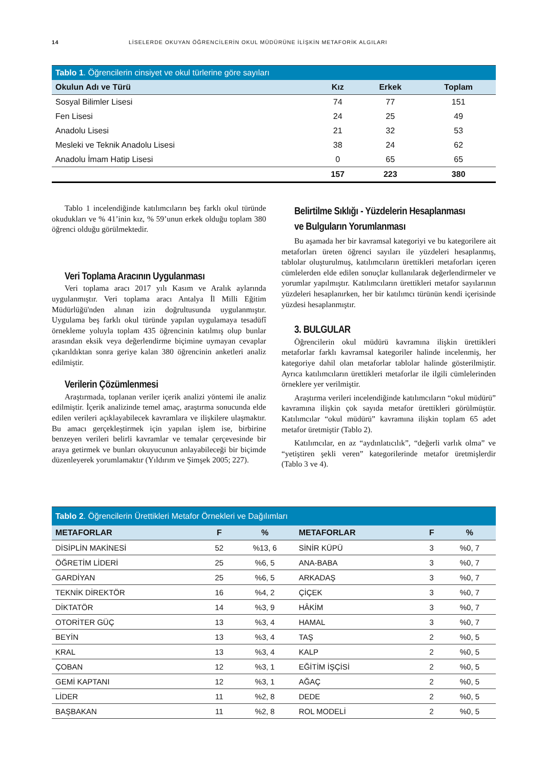14 LİSELERDE OKUYAN ÖĞRENCİLERİN OKUL MÜDÜRÜNE İLİŞKİN METAFORİK ALGILARI
| Tablo 1 . Öğrencilerin cinsiyet ve okul türlerine göre sayıları | | | |
| --- | --- | --- | --- |
| Okulun Adı ve Türü | Kız | Erkek | Toplam |
| Sosyal Bilimler Lisesi | 74 | 77 | 151 |
| Fen Lisesi | 24 | 25 | 49 |
| Anadolu Lisesi | 21 | 32 | 53 |
| Mesleki ve Teknik Anadolu Lisesi | 38 | 24 | 62 |
| Anadolu İmam Hatip Lisesi | 0 | 65 | 65 |
| | 157 | 223 | 380 |
Tablo 1 incelendiğinde katılımcıların beş farklı okul türünde okudukları ve % 41’inin kız, % 59’unun erkek olduğu toplam 380 öğrenci olduğu görülmektedir.
Veri Toplama Aracının Uygulanması
Veri toplama aracı 2017 yılı Kasım ve Aralık aylarında uygulanmıştır. Veri toplama aracı Antalya İl Milli Eğitim Müdürlüğü'nden alınan izin doğrultusunda uygulanmıştır. Uygulama beş farklı okul türünde yapılan uygulamaya tesadüfî örnekleme yoluyla toplam 435 öğrencinin katılmış olup bunlar arasından eksik veya değerlendirme biçimine uymayan cevaplar çıkarıldıktan sonra geriye kalan 380 öğrencinin anketleri analiz edilmiştir.
Verilerin Çözümlenmesi
Araştırmada, toplanan veriler içerik analizi yöntemi ile analiz edilmiştir. İçerik analizinde temel amaç, araştırma sonucunda elde edilen verileri açıklayabilecek kavramlara ve ilişkilere ulaşmaktır. Bu amacı gerçekleştirmek için yapılan işlem ise, birbirine benzeyen verileri belirli kavramlar ve temalar çerçevesinde bir araya getirmek ve bunları okuyucunun anlayabileceği bir biçimde düzenleyerek yorumlamaktır (Yıldırım ve Şimşek 2005; 227).
Belirtilme Sıklığı - Yüzdelerin Hesaplanması ve Bulguların Yorumlanması
Bu aşamada her bir kavramsal kategoriyi ve bu kategorilere ait metaforları üreten öğrenci sayıları ile yüzdeleri hesaplanmış, tablolar oluşturulmuş, katılımcıların ürettikleri metaforları içeren cümlelerden elde edilen sonuçlar kullanılarak değerlendirmeler ve yorumlar yapılmıştır. Katılımcıların ürettikleri metafor sayılarının yüzdeleri hesaplanırken, her bir katılımcı türünün kendi içerisinde yüzdesi hesaplanmıştır.
3. BULGULAR
Öğrencilerin okul müdürü kavramına ilişkin ürettikleri metaforlar farklı kavramsal kategoriler halinde incelenmiş, her kategoriye dahil olan metaforlar tablolar halinde gösterilmiştir. Ayrıca katılımcıların ürettikleri metaforlar ile ilgili cümlelerinden örneklere yer verilmiştir.
Araştırma verileri incelendiğinde katılımcıların “okul müdürü” kavramına ilişkin çok sayıda metafor ürettikleri görülmüştür. Katılımcılar “okul müdürü” kavramına ilişkin toplam 65 adet metafor üretmiştir (Tablo 2).
Katılımcılar, en az “aydınlatıcılık”, “değerli varlık olma” ve “yetiştiren şekli veren” kategorilerinde metafor üretmişlerdir (Tablo 3 ve 4).
| Tablo 2 . Öğrencilerin Ürettikleri Metafor Örnekleri ve Dağılımları | | | | | |
| --- | --- | --- | --- | --- | --- |
| METAFORLAR | F | % | METAFORLAR | F | % |
| DİSİPLİN MAKİNESİ | 52 | %13, 6 | SİNİR KÜPÜ | 3 | %0, 7 |
| ÖĞRETİM LİDERİ | 25 | %6, 5 | ANA-BABA | 3 | %0, 7 |
| GARDİYAN | 25 | %6, 5 | ARKADAŞ | 3 | %0, 7 |
| TEKNİK DİREKTÖR | 16 | %4, 2 | ÇİÇEK | 3 | %0, 7 |
| DİKTATÖR | 14 | %3, 9 | HÂKİM | 3 | %0, 7 |
| OTORİTER GÜÇ | 13 | %3, 4 | HAMAL | 3 | %0, 7 |
| BEYİN | 13 | %3, 4 | TAŞ | 2 | %0, 5 |
| KRAL | 13 | %3, 4 | KALP | 2 | %0, 5 |
| ÇOBAN | 12 | %3, 1 | EĞİTİM İŞÇİSİ | 2 | %0, 5 |
| GEMİ KAPTANI | 12 | %3, 1 | AĞAÇ | 2 | %0, 5 |
| LİDER | 11 | %2, 8 | DEDE | 2 | %0, 5 |
| BAŞBAKAN | 11 | %2, 8 | ROL MODELİ | 2 | %0, 5 |